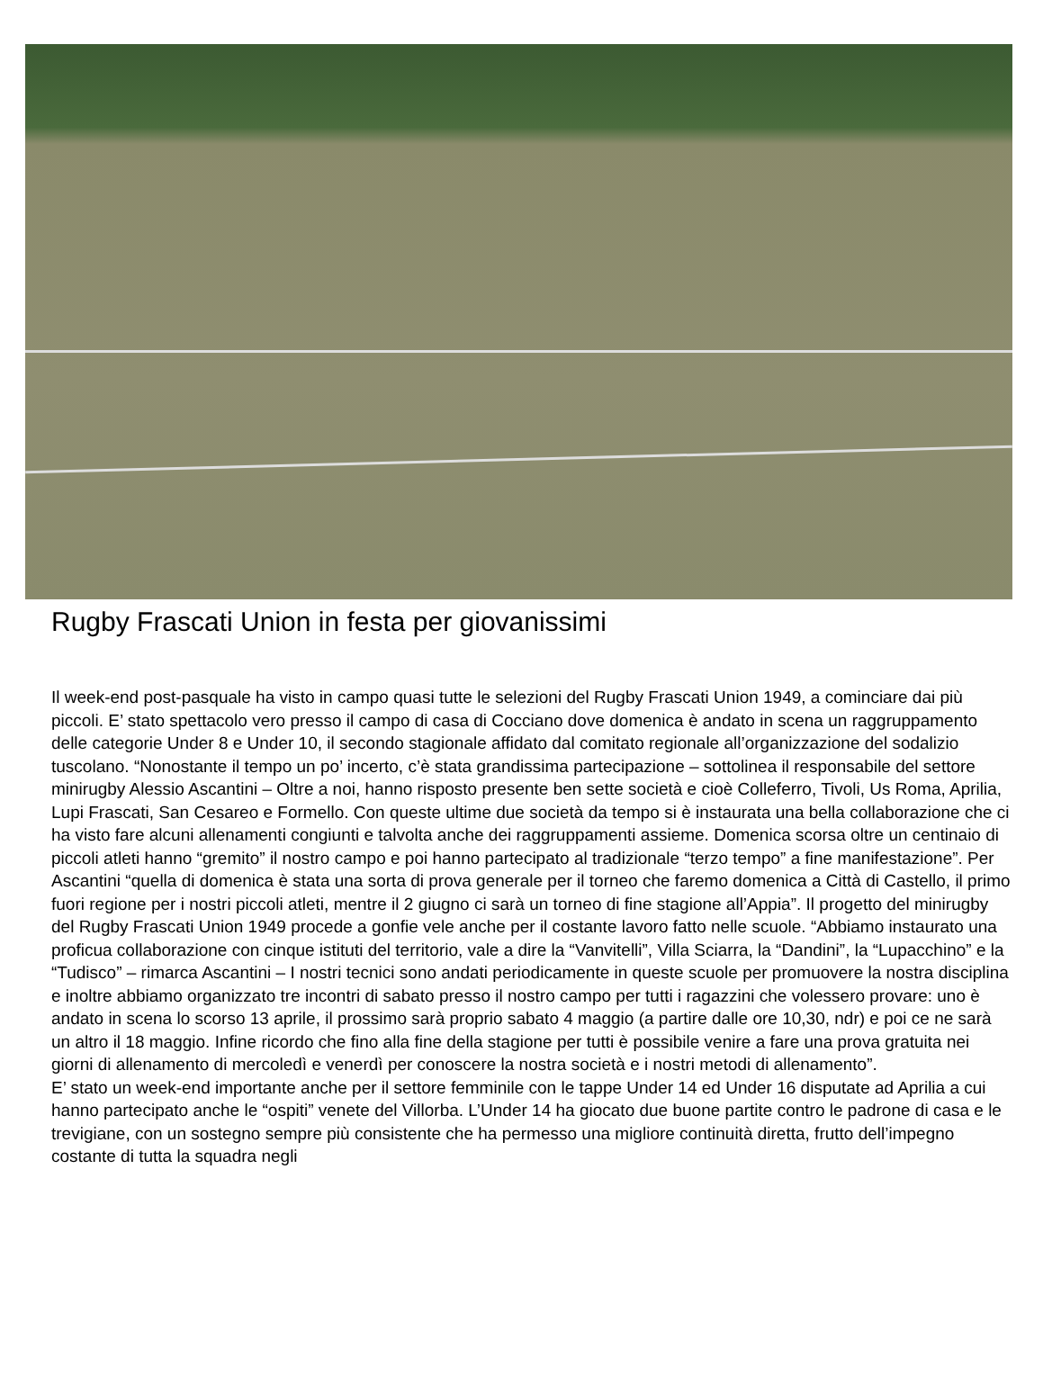Rugby Frascati Union in festa per giovanissimi
Il week-end post-pasquale ha visto in campo quasi tutte le selezioni del Rugby Frascati Union 1949, a cominciare dai più piccoli. E’ stato spettacolo vero presso il campo di casa di Cocciano dove domenica è andato in scena un raggruppamento delle categorie Under 8 e Under 10, il secondo stagionale affidato dal comitato regionale all’organizzazione del sodalizio tuscolano. “Nonostante il tempo un po’ incerto, c’è stata grandissima partecipazione – sottolinea il responsabile del settore minirugby Alessio Ascantini – Oltre a noi, hanno risposto presente ben sette società e cioè Colleferro, Tivoli, Us Roma, Aprilia, Lupi Frascati, San Cesareo e Formello. Con queste ultime due società da tempo si è instaurata una bella collaborazione che ci ha visto fare alcuni allenamenti congiunti e talvolta anche dei raggruppamenti assieme. Domenica scorsa oltre un centinaio di piccoli atleti hanno “gremito” il nostro campo e poi hanno partecipato al tradizionale “terzo tempo” a fine manifestazione”. Per Ascantini “quella di domenica è stata una sorta di prova generale per il torneo che faremo domenica a Città di Castello, il primo fuori regione per i nostri piccoli atleti, mentre il 2 giugno ci sarà un torneo di fine stagione all’Appia”. Il progetto del minirugby del Rugby Frascati Union 1949 procede a gonfie vele anche per il costante lavoro fatto nelle scuole. “Abbiamo instaurato una proficua collaborazione con cinque istituti del territorio, vale a dire la “Vanvitelli”, Villa Sciarra, la “Dandini”, la “Lupacchino” e la “Tudisco” – rimarca Ascantini – I nostri tecnici sono andati periodicamente in queste scuole per promuovere la nostra disciplina e inoltre abbiamo organizzato tre incontri di sabato presso il nostro campo per tutti i ragazzini che volessero provare: uno è andato in scena lo scorso 13 aprile, il prossimo sarà proprio sabato 4 maggio (a partire dalle ore 10,30, ndr) e poi ce ne sarà un altro il 18 maggio. Infine ricordo che fino alla fine della stagione per tutti è possibile venire a fare una prova gratuita nei giorni di allenamento di mercoledì e venerdì per conoscere la nostra società e i nostri metodi di allenamento”.
E’ stato un week-end importante anche per il settore femminile con le tappe Under 14 ed Under 16 disputate ad Aprilia a cui hanno partecipato anche le “ospiti” venete del Villorba. L’Under 14 ha giocato due buone partite contro le padrone di casa e le trevigiane, con un sostegno sempre più consistente che ha permesso una migliore continuità diretta, frutto dell’impegno costante di tutta la squadra negli